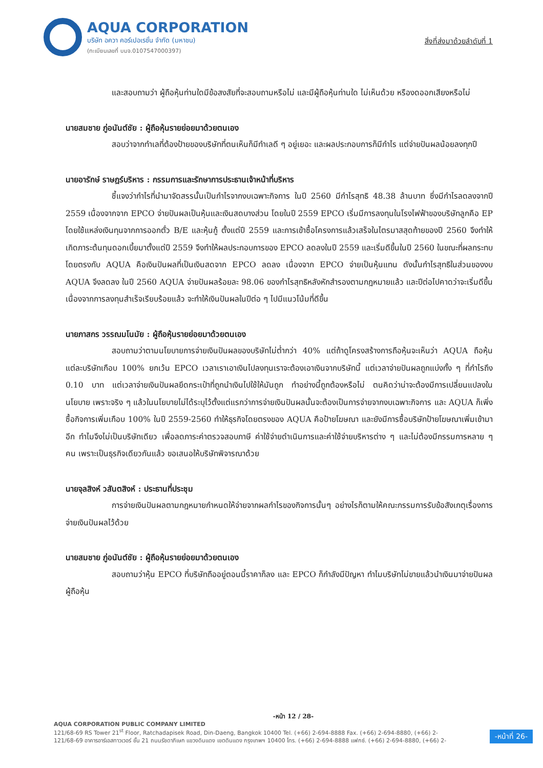AQUA CORPORATION
บริษัท อควา คอร์เปอเรชั่น จำกัด (มหาชน)
(ทะเบียนเลขที่ บมจ.0107547000397)
สิ่งที่ส่งมาด้วยลำดับที่ 1
และสอบถามว่า ผู้ถือหุ้นท่านใดมีข้อสงสัยที่จะสอบถามหรือไม่ และมีผู้ถือหุ้นท่านใด ไม่เห็นด้วย หรืองดออกเสียงหรือไม่
นายสมชาย ภู่อนันต์ชัย : ผู้ถือหุ้นรายย่อยมาด้วยตนเอง
สอบว่าจากทำเลที่ต้องป้ายของบริษัทที่ตนเห็นก็มีทำเลดี ๆ อยู่เยอะ และผลประกอบการก็มีกำไร แต่จ่ายปันผลน้อยลงทุกปี
นายอารักษ์ ราษฎร์บริหาร : กรรมการและรักษาการประธานเจ้าหน้าที่บริหาร
ชี้แจงว่ากำไรที่นำมาจัดสรรนั้นเป็นกำไรจากงบเฉพาะกิจการ ในปี 2560 มีกำไรสุทธิ 48.38 ล้านบาท ซึ่งมีกำไรลดลงจากปี 2559 เนื่องจากจาก EPCO จ่ายปันผลเป็นหุ้นและเงินสดบางส่วน โดยในปี 2559 EPCO เริ่มมีการลงทุนในโรงไฟฟ้าของบริษัทลูกคือ EP โดยใช้แหล่งเงินทุนจากการออกตั๋ว B/E และหุ้นกู้ ตั้งแต่ปี 2559 และการเข้าซื้อโครงการแล้วเสร็จในไตรมาสสุดท้ายของปี 2560 จึงทำให้เกิดภาระต้นทุนดอกเบี้ยมาตั้งแต่ปี 2559 จึงทำให้ผลประกอบการของ EPCO ลดลงในปี 2559 และเริ่มดีขึ้นในปี 2560 ในขณะที่ผลกระทบโดยตรงกับ AQUA คือเงินปันผลที่เป็นเงินสดจาก EPCO ลดลง เนื่องจาก EPCO จ่ายเป็นหุ้นแทน ดังนั้นกำไรสุทธิในส่วนของงบ AQUA จึงลดลง ในปี 2560 AQUA จ่ายปันผลร้อยละ 98.06 ของกำไรสุทธิหลังหักสำรองตามกฎหมายแล้ว และปีต่อไปคาดว่าจะเริ่มดีขึ้นเนื่องจากการลงทุนสำเร็จเรียบร้อยแล้ว จะทำให้เงินปันผลในปีต่อ ๆ ไปมีแนวโน้มที่ดีขึ้น
นายภาสกร วรรณมโนมัย : ผู้ถือหุ้นรายย่อยมาด้วยตนเอง
สอบถามว่าตามนโยบายการจ่ายเงินปันผลของบริษัทไม่ต่ำกว่า 40% แต่ถ้าดูโครงสร้างการถือหุ้นจะเห็นว่า AQUA ถือหุ้นแต่ละบริษัทเกือบ 100% ยกเว้น EPCO เวลาเราเอาเงินไปลงทุนเราจะต้องเอาเงินจากบริษัทนี้ แต่เวลาจ่ายปันผลถูกแบ่งทั้ง ๆ ที่กำไรถึง 0.10 บาท แต่เวลาจ่ายเงินปันผลยึดกระเป๋าที่ถูกนำเงินไปใช้ให้มันถูก ทำอย่างนี้ถูกต้องหรือไม่ ตนคิดว่าน่าจะต้องมีการเปลี่ยนแปลงในนโยบาย เพราะจริง ๆ แล้วในนโยบายไม่ได้ระบุไว้ตั้งแต่แรกว่าการจ่ายเงินปันผลนั้นจะต้องเป็นการจ่ายจากงบเฉพาะกิจการ และ AQUA ก็เพิ่งซื้อกิจการเพิ่มเกือบ 100% ในปี 2559-2560 ทำให้ธุรกิจโดยตรงของ AQUA คือป้ายโฆษณา และยังมีการซื้อบริษัทป้ายโฆษณาเพิ่มเข้ามาอีก ทำไมจึงไม่เป็นบริษัทเดียว เพื่อลดภาระค่าตรวจสอบภาษี ค่าใช้จ่ายดำเนินการและค่าใช้จ่ายบริหารต่าง ๆ และไม่ต้องมีกรรมการหลาย ๆ คน เพราะเป็นธุรกิจเดียวกันแล้ว ขอเสนอให้บริษัทพิจารณาด้วย
นายจุลสิงห์ วสันตสิงห์ : ประธานที่ประชุม
การจ่ายเงินปันผลตามกฎหมายกำหนดให้จ่ายจากผลกำไรของกิจการนั้นๆ อย่างไรก็ตามให้คณะกรรมการรับข้อสังเกตุเรื่องการจ่ายเงินปันผลไว้ด้วย
นายสมชาย ภู่อนันต์ชัย : ผู้ถือหุ้นรายย่อยมาด้วยตนเอง
สอบถามว่าหุ้น EPCO ที่บริษัทถืออยู่ตอนนี้ราคาก็ลง และ EPCO ก็กำลังมีปัญหา ทำไมบริษัทไม่ขายแล้วนำเงินมาจ่ายปันผลผู้ถือหุ้น
-หน้า 12 / 28-
AQUA CORPORATION PUBLIC COMPANY LIMITED
121/68-69 RS Tower 21<sup>st</sup> Floor, Ratchadapisek Road, Din-Daeng, Bangkok 10400 Tel. (+66) 2-694-8888 Fax. (+66) 2-694-8880, (+66) 2-
121/68-69 อาคารอาร์เอสทาวเวอร์ ชั้น 21 ถนนรัชดาภิเษก แขวงดินแดง เขตดินแดง กรุงเทพฯ 10400 โทร. (+66) 2-694-8888 แฟกซ์. (+66) 2-694-8880, (+66) 2-
-หน้าที่ 26-